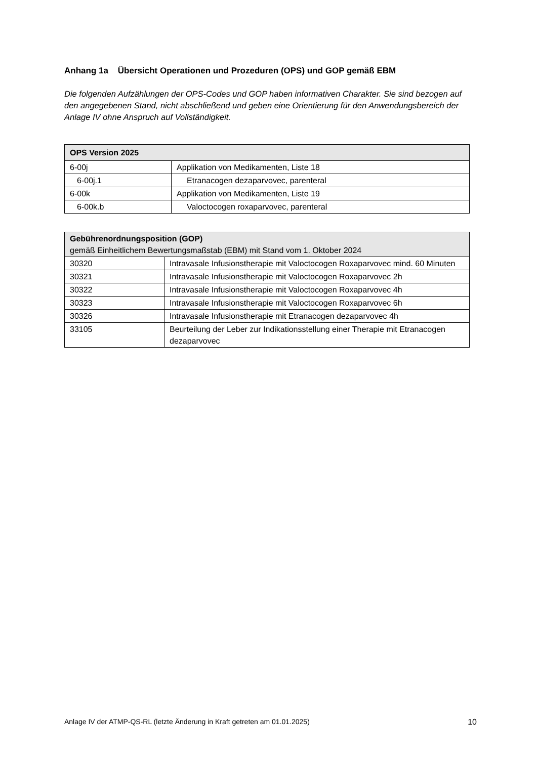Anhang 1a Übersicht Operationen und Prozeduren (OPS) und GOP gemäß EBM
Die folgenden Aufzählungen der OPS-Codes und GOP haben informativen Charakter. Sie sind bezogen auf den angegebenen Stand, nicht abschließend und geben eine Orientierung für den Anwendungsbereich der Anlage IV ohne Anspruch auf Vollständigkeit.
| OPS Version 2025 | |
| --- | --- |
| 6-00j | Applikation von Medikamenten, Liste 18 |
| 6-00j.1 | Etranacogen dezaparvovec, parenteral |
| 6-00k | Applikation von Medikamenten, Liste 19 |
| 6-00k.b | Valoctocogen roxaparvovec, parenteral |
| Gebührenordnungsposition (GOP) gemäß Einheitlichem Bewertungsmaßstab (EBM) mit Stand vom 1. Oktober 2024 | |
| --- | --- |
| 30320 | Intravasale Infusionstherapie mit Valoctocogen Roxaparvovec mind. 60 Minuten |
| 30321 | Intravasale Infusionstherapie mit Valoctocogen Roxaparvovec 2h |
| 30322 | Intravasale Infusionstherapie mit Valoctocogen Roxaparvovec 4h |
| 30323 | Intravasale Infusionstherapie mit Valoctocogen Roxaparvovec 6h |
| 30326 | Intravasale Infusionstherapie mit Etranacogen dezaparvovec 4h |
| 33105 | Beurteilung der Leber zur Indikationsstellung einer Therapie mit Etranacogen dezaparvovec |
Anlage IV der ATMP-QS-RL (letzte Änderung in Kraft getreten am 01.01.2025) 10